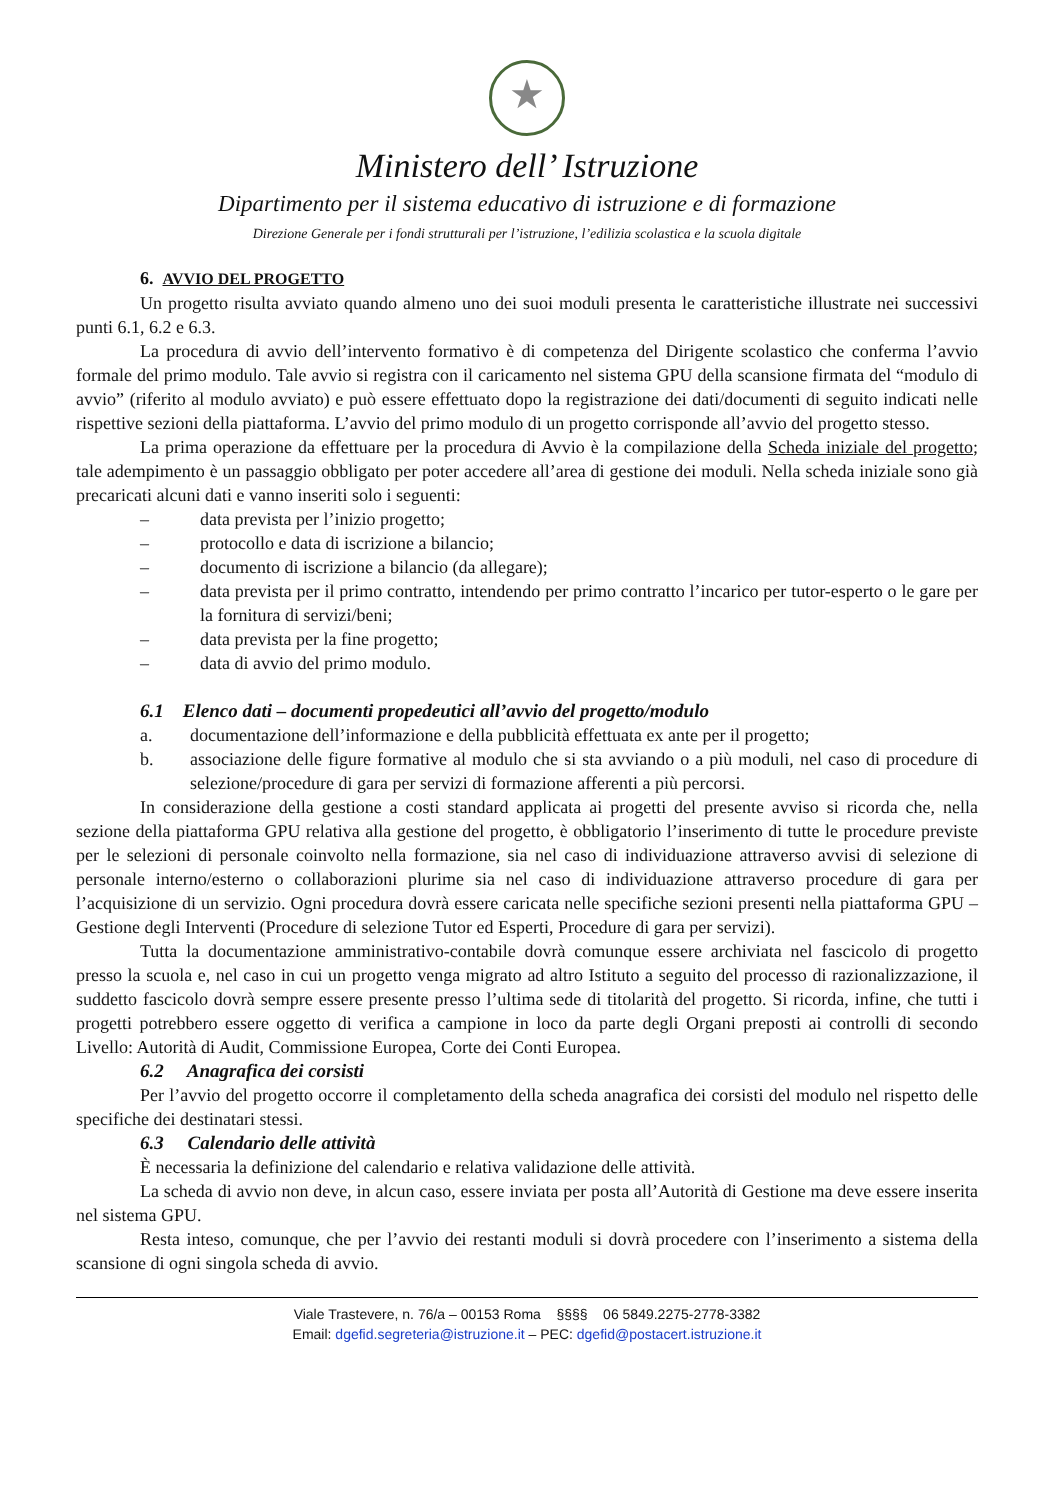★
Ministero dell’ Istruzione
Dipartimento per il sistema educativo di istruzione e di formazione
Direzione Generale per i fondi strutturali per l’istruzione, l’edilizia scolastica e la scuola digitale
6. AVVIO DEL PROGETTO
Un progetto risulta avviato quando almeno uno dei suoi moduli presenta le caratteristiche illustrate nei successivi punti 6.1, 6.2 e 6.3.
La procedura di avvio dell’intervento formativo è di competenza del Dirigente scolastico che conferma l’avvio formale del primo modulo. Tale avvio si registra con il caricamento nel sistema GPU della scansione firmata del “modulo di avvio” (riferito al modulo avviato) e può essere effettuato dopo la registrazione dei dati/documenti di seguito indicati nelle rispettive sezioni della piattaforma. L’avvio del primo modulo di un progetto corrisponde all’avvio del progetto stesso.
La prima operazione da effettuare per la procedura di Avvio è la compilazione della Scheda iniziale del progetto; tale adempimento è un passaggio obbligato per poter accedere all’area di gestione dei moduli. Nella scheda iniziale sono già precaricati alcuni dati e vanno inseriti solo i seguenti:
– data prevista per l’inizio progetto;
– protocollo e data di iscrizione a bilancio;
– documento di iscrizione a bilancio (da allegare);
– data prevista per il primo contratto, intendendo per primo contratto l’incarico per tutor-esperto o le gare per la fornitura di servizi/beni;
– data prevista per la fine progetto;
– data di avvio del primo modulo.
6.1 Elenco dati – documenti propedeutici all’avvio del progetto/modulo
a. documentazione dell’informazione e della pubblicità effettuata ex ante per il progetto;
b. associazione delle figure formative al modulo che si sta avviando o a più moduli, nel caso di procedure di selezione/procedure di gara per servizi di formazione afferenti a più percorsi.
In considerazione della gestione a costi standard applicata ai progetti del presente avviso si ricorda che, nella sezione della piattaforma GPU relativa alla gestione del progetto, è obbligatorio l’inserimento di tutte le procedure previste per le selezioni di personale coinvolto nella formazione, sia nel caso di individuazione attraverso avvisi di selezione di personale interno/esterno o collaborazioni plurime sia nel caso di individuazione attraverso procedure di gara per l’acquisizione di un servizio. Ogni procedura dovrà essere caricata nelle specifiche sezioni presenti nella piattaforma GPU – Gestione degli Interventi (Procedure di selezione Tutor ed Esperti, Procedure di gara per servizi).
Tutta la documentazione amministrativo-contabile dovrà comunque essere archiviata nel fascicolo di progetto presso la scuola e, nel caso in cui un progetto venga migrato ad altro Istituto a seguito del processo di razionalizzazione, il suddetto fascicolo dovrà sempre essere presente presso l’ultima sede di titolarità del progetto. Si ricorda, infine, che tutti i progetti potrebbero essere oggetto di verifica a campione in loco da parte degli Organi preposti ai controlli di secondo Livello: Autorità di Audit, Commissione Europea, Corte dei Conti Europea.
6.2 Anagrafica dei corsisti
Per l’avvio del progetto occorre il completamento della scheda anagrafica dei corsisti del modulo nel rispetto delle specifiche dei destinatari stessi.
6.3 Calendario delle attività
È necessaria la definizione del calendario e relativa validazione delle attività.
La scheda di avvio non deve, in alcun caso, essere inviata per posta all’Autorità di Gestione ma deve essere inserita nel sistema GPU.
Resta inteso, comunque, che per l’avvio dei restanti moduli si dovrà procedere con l’inserimento a sistema della scansione di ogni singola scheda di avvio.
Viale Trastevere, n. 76/a – 00153 Roma §§§§ 06 5849.2275-2778-3382
Email: dgefid.segreteria@istruzione.it – PEC: dgefid@postacert.istruzione.it